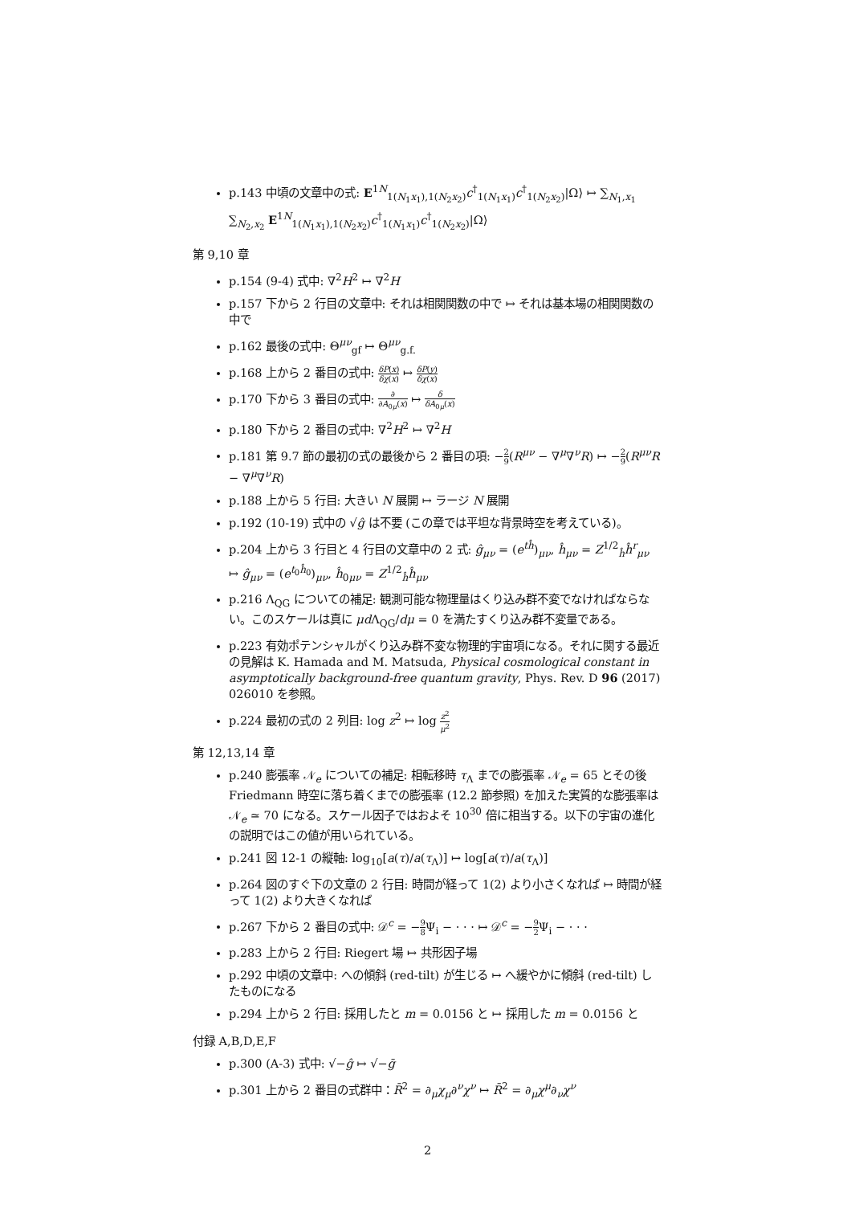p.143 中頃の文章中の式: E<sup>1N</sup><sub>1(N<sub>1</sub>x<sub>1</sub>),1(N<sub>2</sub>x<sub>2</sub>)</sub>c<sup>†</sup><sub>1(N<sub>1</sub>x<sub>1</sub>)</sub>c<sup>†</sup><sub>1(N<sub>2</sub>x<sub>2</sub>)</sub>|Ω⟩ ↦ ∑<sub>N<sub>1</sub>,x<sub>1</sub></sub> ∑<sub>N<sub>2</sub>,x<sub>2</sub></sub> E<sup>1N</sup><sub>1(N<sub>1</sub>x<sub>1</sub>),1(N<sub>2</sub>x<sub>2</sub>)</sub>c<sup>†</sup><sub>1(N<sub>1</sub>x<sub>1</sub>)</sub>c<sup>†</sup><sub>1(N<sub>2</sub>x<sub>2</sub>)</sub>|Ω⟩
第 9,10 章
p.154 (9-4) 式中: ∇<sup>2</sup>H<sup>2</sup> ↦ ∇<sup>2</sup>H
p.157 下から 2 行目の文章中: それは相関関数の中で ↦ それは基本場の相関関数の中で
p.162 最後の式中: Θ<sup>μν</sup><sub>gf</sub> ↦ Θ<sup>μν</sup><sub>g.f.</sub>
p.168 上から 2 番目の式中: δP(x) δχ(x) ↦ δP(y) δχ(x)
p.170 下から 3 番目の式中: ∂ ∂A<sub>0μ</sub>(x) ↦ δ δA<sub>0μ</sub>(x)
p.180 下から 2 番目の式中: ∇<sup>2</sup>H<sup>2</sup> ↦ ∇<sup>2</sup>H
p.181 第 9.7 節の最初の式の最後から 2 番目の項: −2 9(R<sup>μν</sup> − ∇<sup>μ</sup>∇<sup>ν</sup>R) ↦ −2 9(R<sup>μν</sup>R − ∇<sup>μ</sup>∇<sup>ν</sup>R)
p.188 上から 5 行目: 大きい N 展開 ↦ ラージ N 展開
p.192 (10-19) 式中の √ĝ は不要 (この章では平坦な背景時空を考えている)。
p.204 上から 3 行目と 4 行目の文章中の 2 式: ĝ<sub>μν</sub> = (e<sup>tĥ</sup>)<sub>μν</sub>, ĥ<sub>μν</sub> = Z<sup>1/2</sup><sub>ĥ</sub>ĥ<sup>r</sup><sub>μν</sub> ↦ ĝ<sub>μν</sub> = (e<sup>t<sub>0</sub>ĥ<sub>0</sub></sup>)<sub>μν</sub>, ĥ<sub>0μν</sub> = Z<sup>1/2</sup><sub>ĥ</sub>ĥ<sub>μν</sub>
p.216 Λ<sub>QG</sub> についての補足: 観測可能な物理量はくり込み群不変でなければならない。このスケールは真に μd Λ<sub>QG</sub>/dμ = 0 を満たすくり込み群不変量である。
p.223 有効ポテンシャルがくり込み群不変な物理的宇宙項になる。それに関する最近の見解は K. Hamada and M. Matsuda, Physical cosmological constant in asymptotically background-free quantum gravity, Phys. Rev. D 96 (2017) 026010 を参照。
p.224 最初の式の 2 列目: log z<sup>2</sup> ↦ log z<sup>2</sup> μ<sup>2</sup>
第 12,13,14 章
p.240 膨張率 𝒩<sub>e</sub> についての補足: 相転移時 τ<sub>Λ</sub> までの膨張率 𝒩<sub>e</sub> = 65 とその後 Friedmann 時空に落ち着くまでの膨張率 (12.2 節参照) を加えた実質的な膨張率は 𝒩<sub>e</sub> ≃ 70 になる。スケール因子ではおよそ 10<sup>30</sup> 倍に相当する。以下の宇宙の進化の説明ではこの値が用いられている。
p.241 図 12-1 の縦軸: log<sub>10</sub>[a(τ)/a(τ<sub>Λ</sub>)] ↦ log[a(τ)/a(τ<sub>Λ</sub>)]
p.264 図のすぐ下の文章の 2 行目: 時間が経って 1(2) より小さくなれば ↦ 時間が経って 1(2) より大きくなれば
p.267 下から 2 番目の式中: 𝒟<sup>c</sup> = −9 8 Ψ<sub>i</sub> − · · · ↦ 𝒟<sup>c</sup> = −9 2 Ψ<sub>i</sub> − · · ·
p.283 上から 2 行目: Riegert 場 ↦ 共形因子場
p.292 中頃の文章中: への傾斜 (red-tilt) が生じる ↦ へ緩やかに傾斜 (red-tilt) したものになる
p.294 上から 2 行目: 採用したと m = 0.0156 と ↦ 採用した m = 0.0156 と
付録 A,B,D,E,F
p.300 (A-3) 式中: √−ĝ ↦ √−ḡ
p.301 上から 2 番目の式群中：R̄<sup>2</sup> = ∂<sub>μ</sub>χ<sub>μ</sub>∂<sup>ν</sup>χ<sup>ν</sup> ↦ R̄<sup>2</sup> = ∂<sub>μ</sub>χ<sup>μ</sup>∂<sub>ν</sub>χ<sup>ν</sup>
2